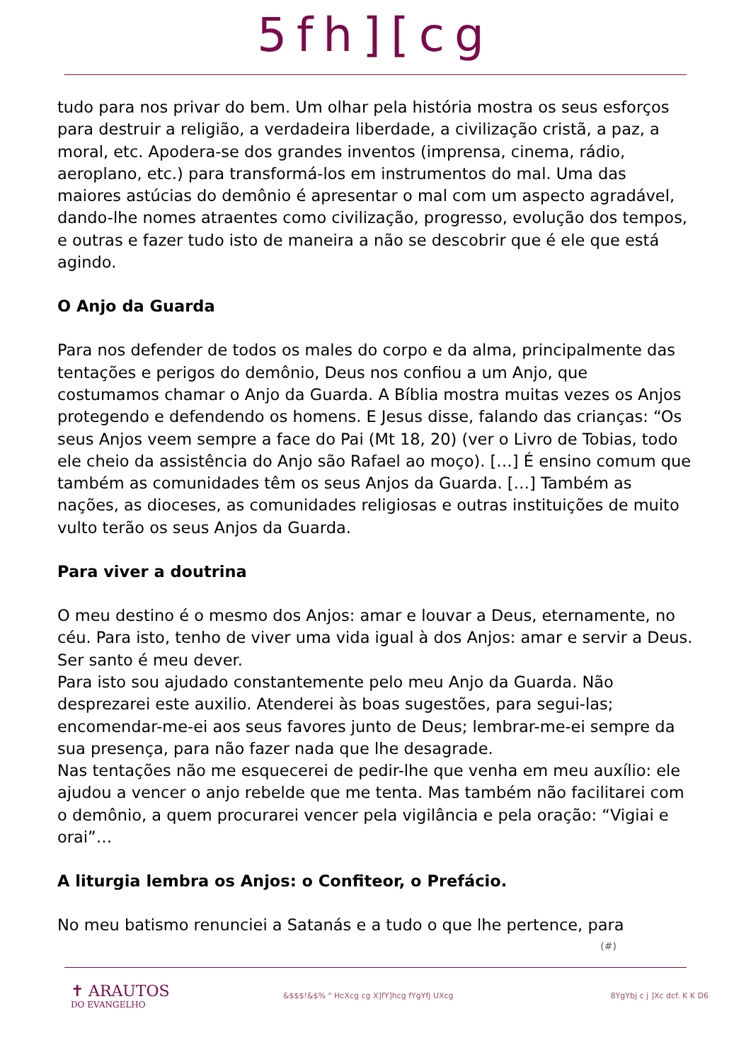5fh][cg
tudo para nos privar do bem. Um olhar pela história mostra os seus esforços para destruir a religião, a verdadeira liberdade, a civilização cristã, a paz, a moral, etc. Apodera-se dos grandes inventos (imprensa, cinema, rádio, aeroplano, etc.) para transformá-los em instrumentos do mal. Uma das maiores astúcias do demônio é apresentar o mal com um aspecto agradável, dando-lhe nomes atraentes como civilização, progresso, evolução dos tempos, e outras e fazer tudo isto de maneira a não se descobrir que é ele que está agindo.
O Anjo da Guarda
Para nos defender de todos os males do corpo e da alma, principalmente das tentações e perigos do demônio, Deus nos confiou a um Anjo, que costumamos chamar o Anjo da Guarda. A Bíblia mostra muitas vezes os Anjos protegendo e defendendo os homens. E Jesus disse, falando das crianças: “Os seus Anjos veem sempre a face do Pai (Mt 18, 20) (ver o Livro de Tobias, todo ele cheio da assistência do Anjo são Rafael ao moço). […] É ensino comum que também as comunidades têm os seus Anjos da Guarda. […] Também as nações, as dioceses, as comunidades religiosas e outras instituições de muito vulto terão os seus Anjos da Guarda.
Para viver a doutrina
O meu destino é o mesmo dos Anjos: amar e louvar a Deus, eternamente, no céu. Para isto, tenho de viver uma vida igual à dos Anjos: amar e servir a Deus. Ser santo é meu dever.
Para isto sou ajudado constantemente pelo meu Anjo da Guarda. Não desprezarei este auxilio. Atenderei às boas sugestões, para segui-las; encomendar-me-ei aos seus favores junto de Deus; lembrar-me-ei sempre da sua presença, para não fazer nada que lhe desagrade.
Nas tentações não me esquecerei de pedir-lhe que venha em meu auxílio: ele ajudou a vencer o anjo rebelde que me tenta. Mas também não facilitarei com o demônio, a quem procurarei vencer pela vigilância e pela oração: “Vigiai e orai”…
A liturgia lembra os Anjos: o Confiteor, o Prefácio.
No meu batismo renunciei a Satanás e a tudo o que lhe pertence, para
(#)
✝ ARAUTOS
DO EVANGELHO
&$$$!&$% " HcXcg cg X]fY]hcg fYgYfj UXcg 8YgYbj c j ]Xc dcf. K K D6